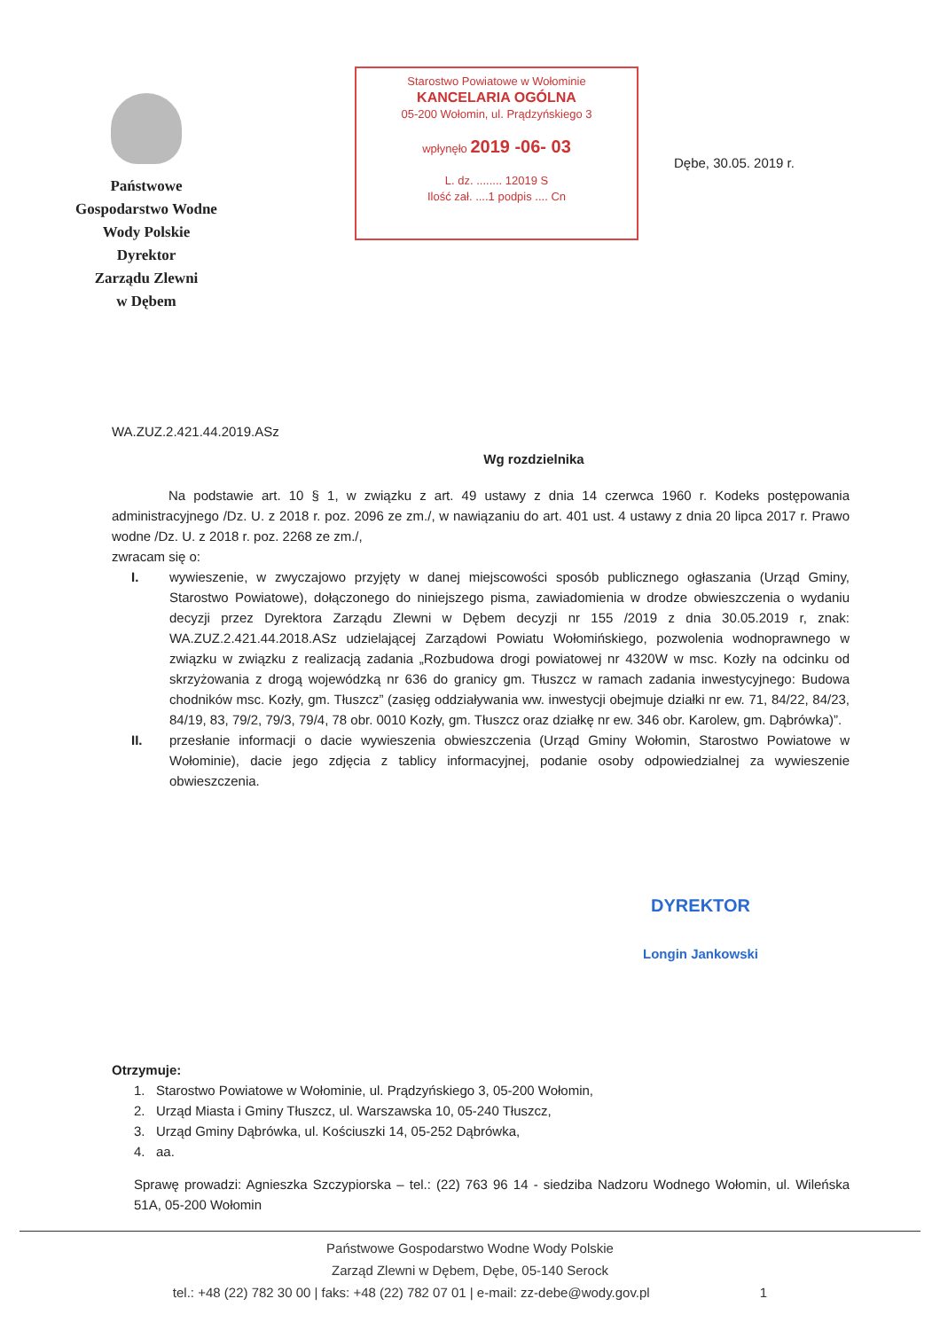Państwowe
Gospodarstwo Wodne
Wody Polskie
Dyrektor
Zarządu Zlewni
w Dębem
Starostwo Powiatowe w Wołominie
KANCELARIA OGÓLNA
05-200 Wołomin, ul. Prądzyńskiego 3
wpłynęło 2019 -06- 03
L. dz. ........ 12019 S
Ilość zał. ....1 podpis .... Cn
Dębe, 30.05. 2019 r.
WA.ZUZ.2.421.44.2019.ASz
Wg rozdzielnika
Na podstawie art. 10 § 1, w związku z art. 49 ustawy z dnia 14 czerwca 1960 r. Kodeks postępowania administracyjnego /Dz. U. z 2018 r. poz. 2096 ze zm./, w nawiązaniu do art. 401 ust. 4 ustawy z dnia 20 lipca 2017 r. Prawo wodne /Dz. U. z 2018 r. poz. 2268 ze zm./,
zwracam się o:
I. wywieszenie, w zwyczajowo przyjęty w danej miejscowości sposób publicznego ogłaszania (Urząd Gminy, Starostwo Powiatowe), dołączonego do niniejszego pisma, zawiadomienia w drodze obwieszczenia o wydaniu decyzji przez Dyrektora Zarządu Zlewni w Dębem decyzji nr 155 /2019 z dnia 30.05.2019 r, znak: WA.ZUZ.2.421.44.2018.ASz udzielającej Zarządowi Powiatu Wołomińskiego, pozwolenia wodnoprawnego w związku w związku z realizacją zadania „Rozbudowa drogi powiatowej nr 4320W w msc. Kozły na odcinku od skrzyżowania z drogą wojewódzką nr 636 do granicy gm. Tłuszcz w ramach zadania inwestycyjnego: Budowa chodników msc. Kozły, gm. Tłuszcz” (zasięg oddziaływania ww. inwestycji obejmuje działki nr ew. 71, 84/22, 84/23, 84/19, 83, 79/2, 79/3, 79/4, 78 obr. 0010 Kozły, gm. Tłuszcz oraz działkę nr ew. 346 obr. Karolew, gm. Dąbrówka)”.
II. przesłanie informacji o dacie wywieszenia obwieszczenia (Urząd Gminy Wołomin, Starostwo Powiatowe w Wołominie), dacie jego zdjęcia z tablicy informacyjnej, podanie osoby odpowiedzialnej za wywieszenie obwieszczenia.
DYREKTOR
Longin Jankowski
Otrzymuje:
1. Starostwo Powiatowe w Wołominie, ul. Prądzyńskiego 3, 05-200 Wołomin,
2. Urząd Miasta i Gminy Tłuszcz, ul. Warszawska 10, 05-240 Tłuszcz,
3. Urząd Gminy Dąbrówka, ul. Kościuszki 14, 05-252 Dąbrówka,
4. aa.
Sprawę prowadzi: Agnieszka Szczypiorska – tel.: (22) 763 96 14 - siedziba Nadzoru Wodnego Wołomin, ul. Wileńska 51A, 05-200 Wołomin
Państwowe Gospodarstwo Wodne Wody Polskie
Zarząd Zlewni w Dębem, Dębe, 05-140 Serock
tel.: +48 (22) 782 30 00 | faks: +48 (22) 782 07 01 | e-mail: zz-debe@wody.gov.pl 1